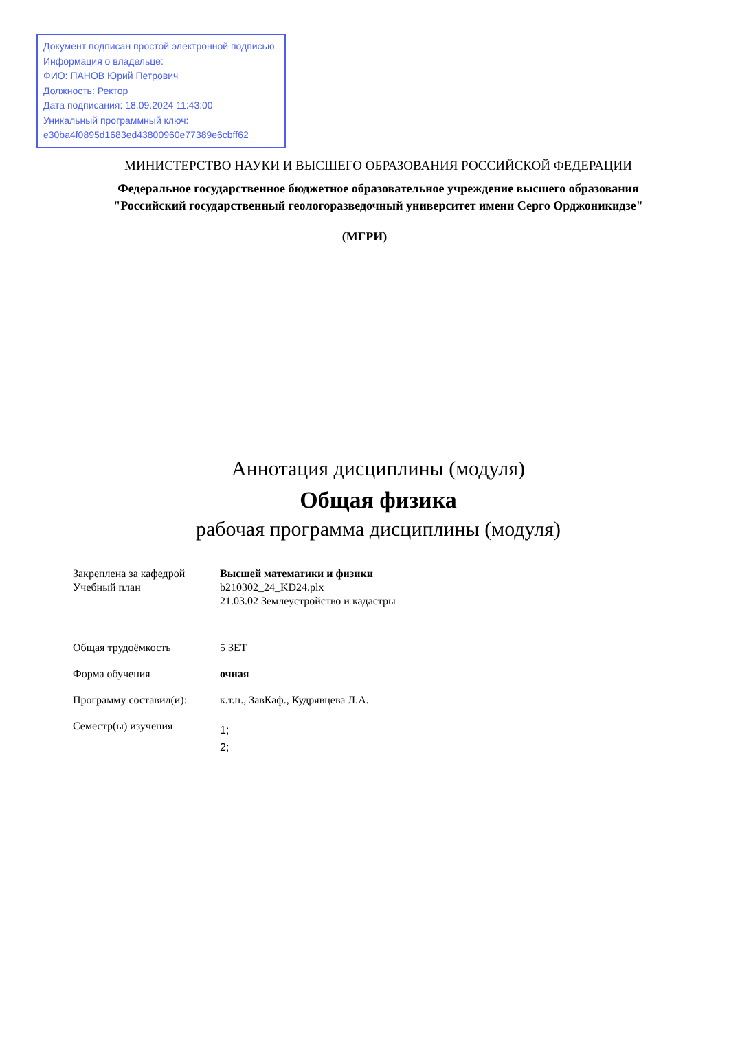Документ подписан простой электронной подписью
Информация о владельце:
ФИО: ПАНОВ Юрий Петрович
Должность: Ректор
Дата подписания: 18.09.2024 11:43:00
Уникальный программный ключ:
e30ba4f0895d1683ed43800960e77389e6cbff62
МИНИСТЕРСТВО НАУКИ И ВЫСШЕГО ОБРАЗОВАНИЯ РОССИЙСКОЙ ФЕДЕРАЦИИ
Федеральное государственное бюджетное образовательное учреждение высшего образования "Российский государственный геологоразведочный университет имени Серго Орджоникидзе"
(МГРИ)
Аннотация дисциплины (модуля)
Общая физика
рабочая программа дисциплины (модуля)
| Закреплена за кафедрой | Высшей математики и физики |
| Учебный план | b210302_24_KD24.plx 21.03.02 Землеустройство и кадастры |
| Общая трудоёмкость | 5 ЗЕТ |
| Форма обучения | очная |
| Программу составил(и): | к.т.н., ЗавКаф., Кудрявцева Л.А. |
| Семестр(ы) изучения | 1; 2; |